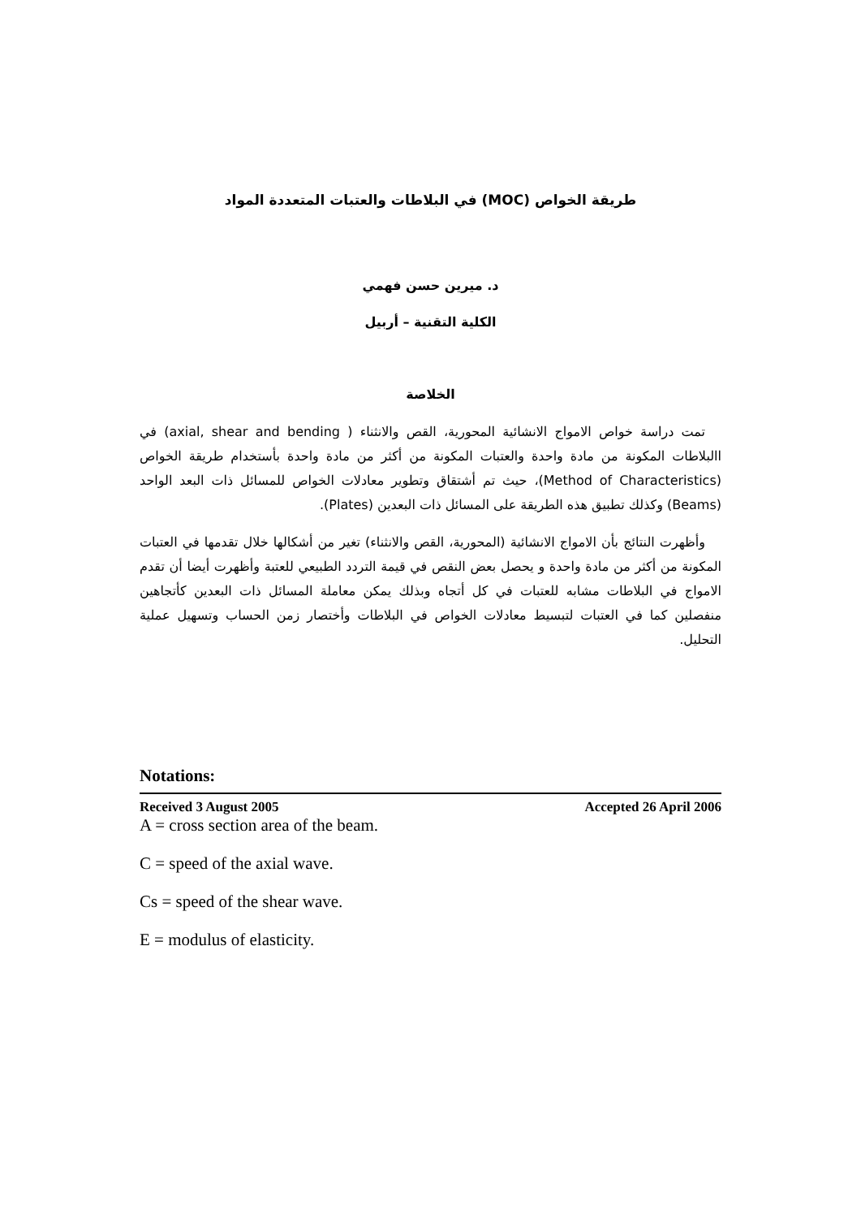طريقة الخواص (MOC) في البلاطات والعتبات المتعددة المواد
د. ميرين حسن فهمي
الكلية التقنية – أربيل
الخلاصة
تمت دراسة خواص الامواج الانشائية المحورية، القص والانثناء ( axial, shear and bending) في االبلاطات المكونة من مادة واحدة والعتبات المكونة من أكثر من مادة واحدة بأستخدام طريقة الخواص (Method of Characteristics)، حيث تم أشتقاق وتطوير معادلات الخواص للمسائل ذات البعد الواحد (Beams) وكذلك تطبيق هذه الطريقة على المسائل ذات البعدين (Plates).
وأظهرت النتائج بأن الامواج الانشائية (المحورية، القص والانثناء) تغير من أشكالها خلال تقدمها في العتبات المكونة من أكثر من مادة واحدة و يحصل بعض النقص في قيمة التردد الطبيعي للعتبة وأظهرت أيضا أن تقدم الامواج في البلاطات مشابه للعتبات في كل أتجاه وبذلك يمكن معاملة المسائل ذات البعدين كأتجاهين منفصلين كما في العتبات لتبسيط معادلات الخواص في البلاطات وأختصار زمن الحساب وتسهيل عملية التحليل.
Notations:
Received 3 August 2005 Accepted 26 April 2006
A = cross section area of the beam.
C = speed of the axial wave.
Cs = speed of the shear wave.
E = modulus of elasticity.